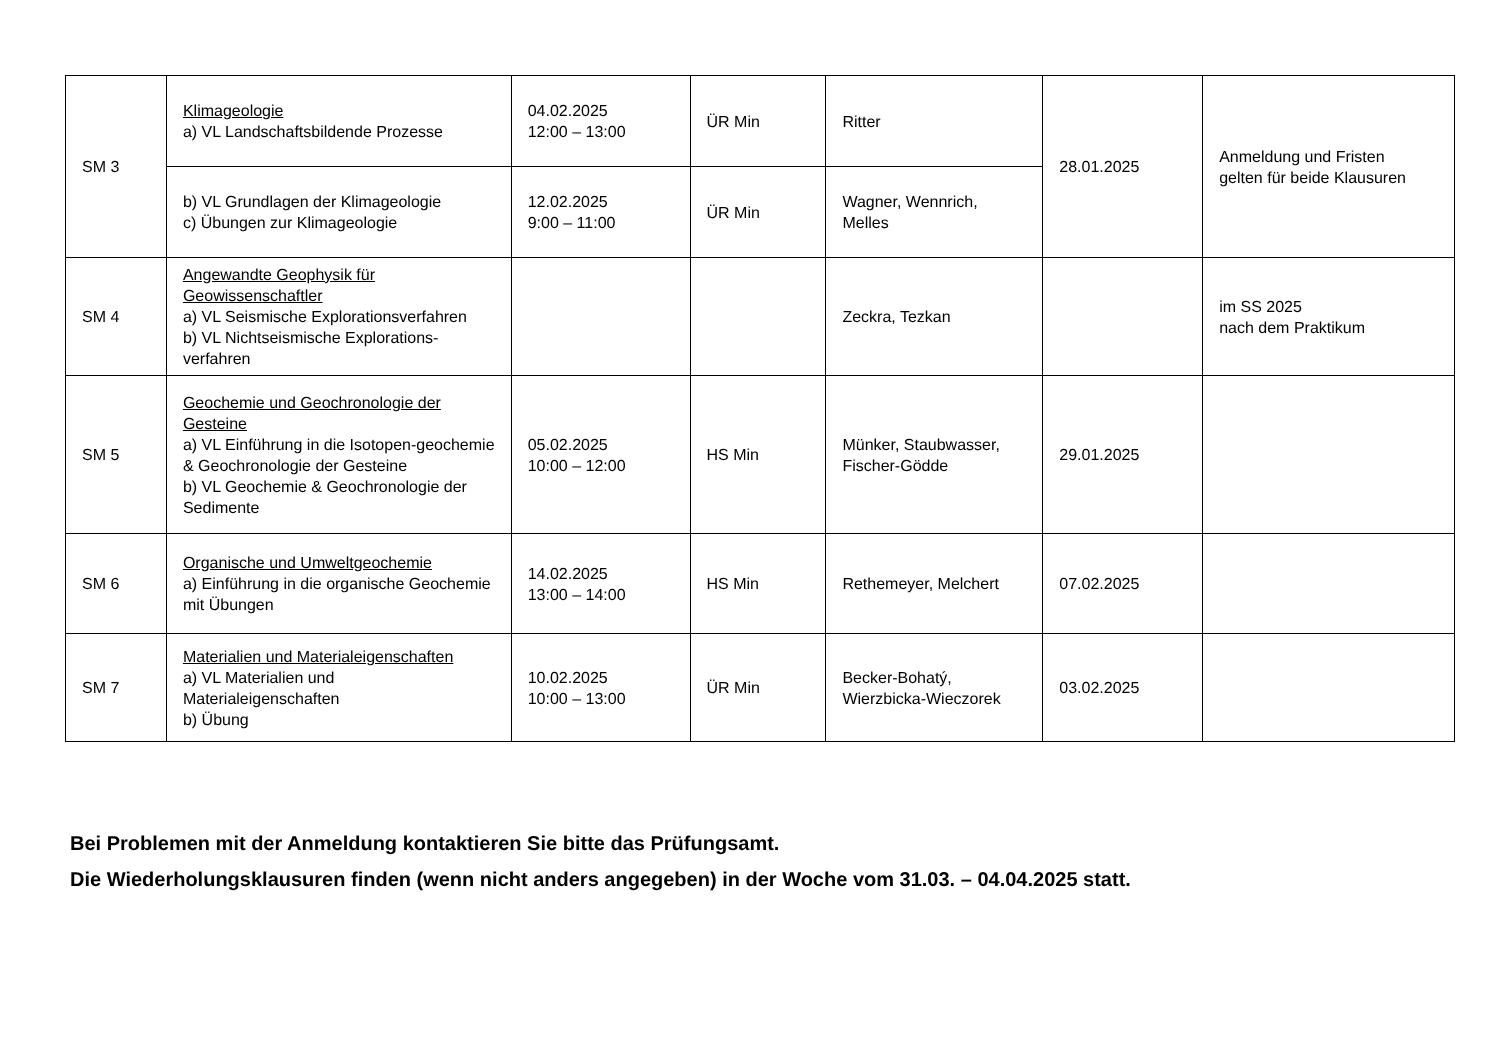| SM 3 | Klimageologie a) VL Landschaftsbildende Prozesse | 04.02.2025 12:00 – 13:00 | ÜR Min | Ritter | 28.01.2025 | Anmeldung und Fristen gelten für beide Klausuren |
| | b) VL Grundlagen der Klimageologie c) Übungen zur Klimageologie | 12.02.2025 9:00 – 11:00 | ÜR Min | Wagner, Wennrich, Melles | | |
| SM 4 | Angewandte Geophysik für Geowissenschaftler a) VL Seismische Explorationsverfahren b) VL Nichtseismische Explorations-verfahren | | | Zeckra, Tezkan | | im SS 2025 nach dem Praktikum |
| SM 5 | Geochemie und Geochronologie der Gesteine a) VL Einführung in die Isotopen-geochemie & Geochronologie der Gesteine b) VL Geochemie & Geochronologie der Sedimente | 05.02.2025 10:00 – 12:00 | HS Min | Münker, Staubwasser, Fischer-Gödde | 29.01.2025 | |
| SM 6 | Organische und Umweltgeochemie a) Einführung in die organische Geochemie mit Übungen | 14.02.2025 13:00 – 14:00 | HS Min | Rethemeyer, Melchert | 07.02.2025 | |
| SM 7 | Materialien und Materialeigenschaften a) VL Materialien und Materialeigenschaften b) Übung | 10.02.2025 10:00 – 13:00 | ÜR Min | Becker-Bohatý, Wierzbicka-Wieczorek | 03.02.2025 | |
Bei Problemen mit der Anmeldung kontaktieren Sie bitte das Prüfungsamt.
Die Wiederholungsklausuren finden (wenn nicht anders angegeben) in der Woche vom 31.03. – 04.04.2025 statt.